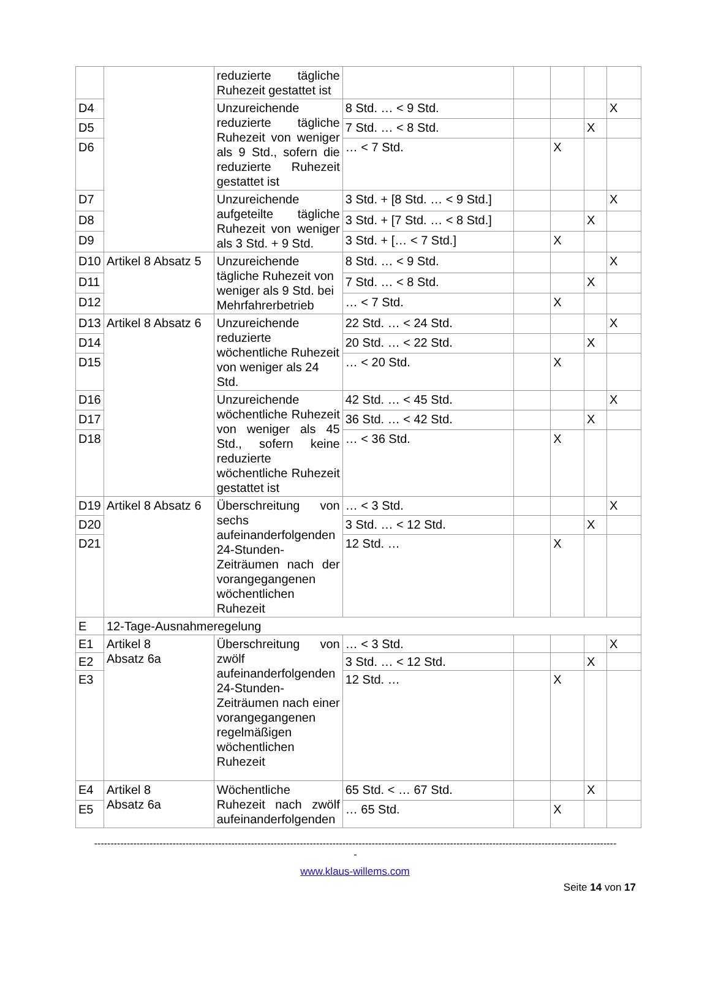| | | reduzierte tägliche Ruhezeit gestattet ist | | | | | |
| D4 | | Unzureichende reduzierte tägliche Ruhezeit von weniger als 9 Std., sofern die reduzierte Ruhezeit gestattet ist | 8 Std. … < 9 Std. | | | | X |
| D5 | | | 7 Std. … < 8 Std. | | | X | |
| D6 | | | … < 7 Std. | | X | | |
| D7 | | Unzureichende aufgeteilte tägliche Ruhezeit von weniger als 3 Std. + 9 Std. | 3 Std. + [8 Std. … < 9 Std.] | | | | X |
| D8 | | | 3 Std. + [7 Std. … < 8 Std.] | | | X | |
| D9 | | | 3 Std. + [… < 7 Std.] | | X | | |
| D10 | Artikel 8 Absatz 5 | Unzureichende tägliche Ruhezeit von weniger als 9 Std. bei Mehrfahrerbetrieb | 8 Std. … < 9 Std. | | | | X |
| D11 | | | 7 Std. … < 8 Std. | | | X | |
| D12 | | | … < 7 Std. | | X | | |
| D13 | Artikel 8 Absatz 6 | Unzureichende reduzierte wöchentliche Ruhezeit von weniger als 24 Std. | 22 Std. … < 24 Std. | | | | X |
| D14 | | | 20 Std. … < 22 Std. | | | X | |
| D15 | | | … < 20 Std. | | X | | |
| D16 | | Unzureichende wöchentliche Ruhezeit von weniger als 45 Std., sofern keine reduzierte wöchentliche Ruhezeit gestattet ist | 42 Std. … < 45 Std. | | | | X |
| D17 | | | 36 Std. … < 42 Std. | | | X | |
| D18 | | | … < 36 Std. | | X | | |
| D19 | Artikel 8 Absatz 6 | Überschreitung von sechs aufeinanderfolgenden 24-Stunden-Zeiträumen nach der vorangegangenen wöchentlichen Ruhezeit | … < 3 Std. | | | | X |
| D20 | | | 3 Std. … < 12 Std. | | | X | |
| D21 | | | 12 Std. … | | X | | |
| E | 12-Tage-Ausnahmeregelung | | | | | | |
| E1 | Artikel 8 Absatz 6a | Überschreitung von zwölf aufeinanderfolgenden 24-Stunden-Zeiträumen nach einer vorangegangenen regelmäßigen wöchentlichen Ruhezeit | … < 3 Std. | | | | X |
| E2 | | | 3 Std. … < 12 Std. | | | X | |
| E3 | | | 12 Std. … | | X | | |
| E4 | Artikel 8 Absatz 6a | Wöchentliche Ruhezeit nach zwölf aufeinanderfolgenden | 65 Std. < … 67 Std. | | | X | |
| E5 | | | … 65 Std. | | X | | |
----------------------------------------------------------------------------------------------------------------------------------------------------------------
-
www.klaus-willems.com
Seite 14 von 17